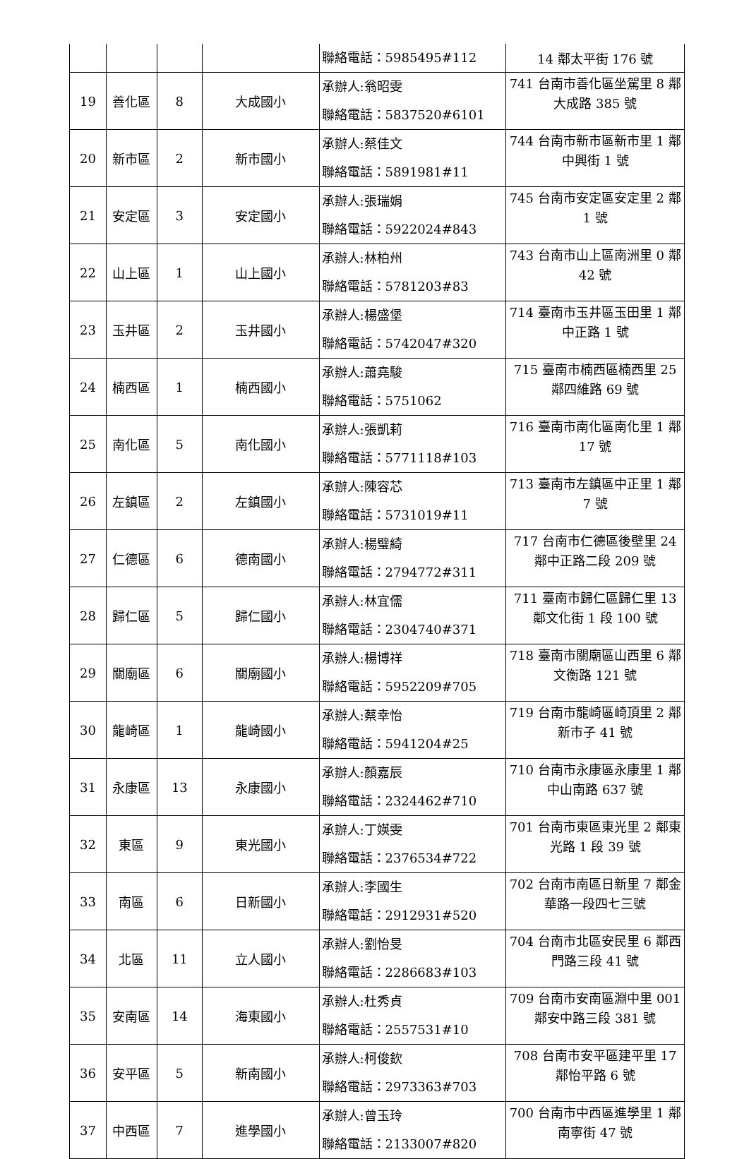| | | | | 聯絡電話：5985495#112 | 14 鄰太平街 176 號 |
| 19 | 善化區 | 8 | 大成國小 | 承辦人:翁昭雯 聯絡電話：5837520#6101 | 741 台南市善化區坐駕里 8 鄰大成路 385 號 |
| 20 | 新市區 | 2 | 新市國小 | 承辦人:蔡佳文 聯絡電話：5891981#11 | 744 台南市新市區新市里 1 鄰中興街 1 號 |
| 21 | 安定區 | 3 | 安定國小 | 承辦人:張瑞娟 聯絡電話：5922024#843 | 745 台南市安定區安定里 2 鄰 1 號 |
| 22 | 山上區 | 1 | 山上國小 | 承辦人:林柏州 聯絡電話：5781203#83 | 743 台南市山上區南洲里 0 鄰 42 號 |
| 23 | 玉井區 | 2 | 玉井國小 | 承辦人:楊盛堡 聯絡電話：5742047#320 | 714 臺南市玉井區玉田里 1 鄰中正路 1 號 |
| 24 | 楠西區 | 1 | 楠西國小 | 承辦人:蕭堯駿 聯絡電話：5751062 | 715 臺南市楠西區楠西里 25 鄰四維路 69 號 |
| 25 | 南化區 | 5 | 南化國小 | 承辦人:張凱莉 聯絡電話：5771118#103 | 716 臺南市南化區南化里 1 鄰 17 號 |
| 26 | 左鎮區 | 2 | 左鎮國小 | 承辦人:陳容芯 聯絡電話：5731019#11 | 713 臺南市左鎮區中正里 1 鄰 7 號 |
| 27 | 仁德區 | 6 | 德南國小 | 承辦人:楊璧綺 聯絡電話：2794772#311 | 717 台南市仁德區後壁里 24 鄰中正路二段 209 號 |
| 28 | 歸仁區 | 5 | 歸仁國小 | 承辦人:林宜儒 聯絡電話：2304740#371 | 711 臺南市歸仁區歸仁里 13 鄰文化街 1 段 100 號 |
| 29 | 關廟區 | 6 | 關廟國小 | 承辦人:楊博祥 聯絡電話：5952209#705 | 718 臺南市關廟區山西里 6 鄰文衡路 121 號 |
| 30 | 龍崎區 | 1 | 龍崎國小 | 承辦人:蔡幸怡 聯絡電話：5941204#25 | 719 台南市龍崎區崎頂里 2 鄰新市子 41 號 |
| 31 | 永康區 | 13 | 永康國小 | 承辦人:顏嘉辰 聯絡電話：2324462#710 | 710 台南市永康區永康里 1 鄰中山南路 637 號 |
| 32 | 東區 | 9 | 東光國小 | 承辦人:丁媖雯 聯絡電話：2376534#722 | 701 台南市東區東光里 2 鄰東光路 1 段 39 號 |
| 33 | 南區 | 6 | 日新國小 | 承辦人:李國生 聯絡電話：2912931#520 | 702 台南市南區日新里 7 鄰金華路一段四七三號 |
| 34 | 北區 | 11 | 立人國小 | 承辦人:劉怡旻 聯絡電話：2286683#103 | 704 台南市北區安民里 6 鄰西門路三段 41 號 |
| 35 | 安南區 | 14 | 海東國小 | 承辦人:杜秀貞 聯絡電話：2557531#10 | 709 台南市安南區淵中里 001 鄰安中路三段 381 號 |
| 36 | 安平區 | 5 | 新南國小 | 承辦人:柯俊欽 聯絡電話：2973363#703 | 708 台南市安平區建平里 17 鄰怡平路 6 號 |
| 37 | 中西區 | 7 | 進學國小 | 承辦人:曾玉玲 聯絡電話：2133007#820 | 700 台南市中西區進學里 1 鄰南寧街 47 號 |